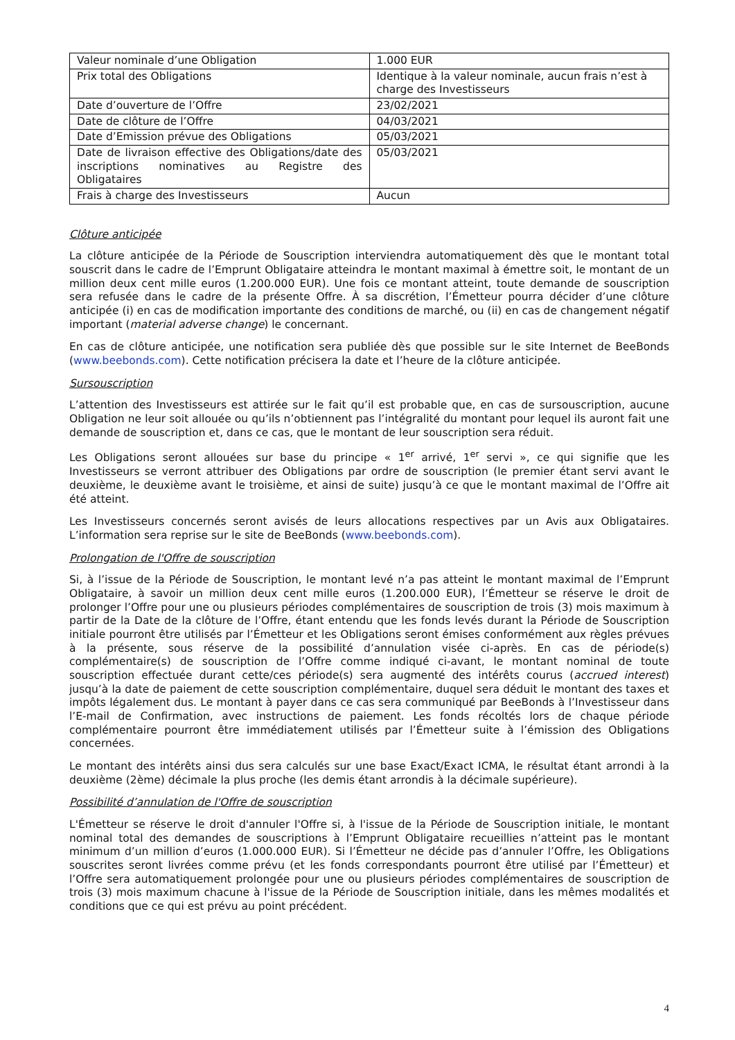| Valeur nominale d’une Obligation | 1.000 EUR |
| Prix total des Obligations | Identique à la valeur nominale, aucun frais n’est à charge des Investisseurs |
| Date d’ouverture de l’Offre | 23/02/2021 |
| Date de clôture de l’Offre | 04/03/2021 |
| Date d’Emission prévue des Obligations | 05/03/2021 |
| Date de livraison effective des Obligations/date des inscriptions nominatives au Registre des Obligataires | 05/03/2021 |
| Frais à charge des Investisseurs | Aucun |
Clôture anticipée
La clôture anticipée de la Période de Souscription interviendra automatiquement dès que le montant total souscrit dans le cadre de l’Emprunt Obligataire atteindra le montant maximal à émettre soit, le montant de un million deux cent mille euros (1.200.000 EUR). Une fois ce montant atteint, toute demande de souscription sera refusée dans le cadre de la présente Offre. À sa discrétion, l’Émetteur pourra décider d’une clôture anticipée (i) en cas de modification importante des conditions de marché, ou (ii) en cas de changement négatif important (material adverse change) le concernant.
En cas de clôture anticipée, une notification sera publiée dès que possible sur le site Internet de BeeBonds (www.beebonds.com). Cette notification précisera la date et l’heure de la clôture anticipée.
Sursouscription
L’attention des Investisseurs est attirée sur le fait qu’il est probable que, en cas de sursouscription, aucune Obligation ne leur soit allouée ou qu’ils n’obtiennent pas l’intégralité du montant pour lequel ils auront fait une demande de souscription et, dans ce cas, que le montant de leur souscription sera réduit.
Les Obligations seront allouées sur base du principe « 1<sup>er</sup> arrivé, 1<sup>er</sup> servi », ce qui signifie que les Investisseurs se verront attribuer des Obligations par ordre de souscription (le premier étant servi avant le deuxième, le deuxième avant le troisième, et ainsi de suite) jusqu’à ce que le montant maximal de l’Offre ait été atteint.
Les Investisseurs concernés seront avisés de leurs allocations respectives par un Avis aux Obligataires. L’information sera reprise sur le site de BeeBonds (www.beebonds.com).
Prolongation de l'Offre de souscription
Si, à l’issue de la Période de Souscription, le montant levé n’a pas atteint le montant maximal de l’Emprunt Obligataire, à savoir un million deux cent mille euros (1.200.000 EUR), l’Émetteur se réserve le droit de prolonger l’Offre pour une ou plusieurs périodes complémentaires de souscription de trois (3) mois maximum à partir de la Date de la clôture de l’Offre, étant entendu que les fonds levés durant la Période de Souscription initiale pourront être utilisés par l’Émetteur et les Obligations seront émises conformément aux règles prévues à la présente, sous réserve de la possibilité d’annulation visée ci-après. En cas de période(s) complémentaire(s) de souscription de l’Offre comme indiqué ci-avant, le montant nominal de toute souscription effectuée durant cette/ces période(s) sera augmenté des intérêts courus (accrued interest) jusqu’à la date de paiement de cette souscription complémentaire, duquel sera déduit le montant des taxes et impôts légalement dus. Le montant à payer dans ce cas sera communiqué par BeeBonds à l’Investisseur dans l’E-mail de Confirmation, avec instructions de paiement. Les fonds récoltés lors de chaque période complémentaire pourront être immédiatement utilisés par l’Émetteur suite à l’émission des Obligations concernées.
Le montant des intérêts ainsi dus sera calculés sur une base Exact/Exact ICMA, le résultat étant arrondi à la deuxième (2ème) décimale la plus proche (les demis étant arrondis à la décimale supérieure).
Possibilité d’annulation de l'Offre de souscription
L'Émetteur se réserve le droit d'annuler l'Offre si, à l'issue de la Période de Souscription initiale, le montant nominal total des demandes de souscriptions à l’Emprunt Obligataire recueillies n’atteint pas le montant minimum d’un million d’euros (1.000.000 EUR). Si l’Émetteur ne décide pas d’annuler l’Offre, les Obligations souscrites seront livrées comme prévu (et les fonds correspondants pourront être utilisé par l’Émetteur) et l’Offre sera automatiquement prolongée pour une ou plusieurs périodes complémentaires de souscription de trois (3) mois maximum chacune à l'issue de la Période de Souscription initiale, dans les mêmes modalités et conditions que ce qui est prévu au point précédent.
4